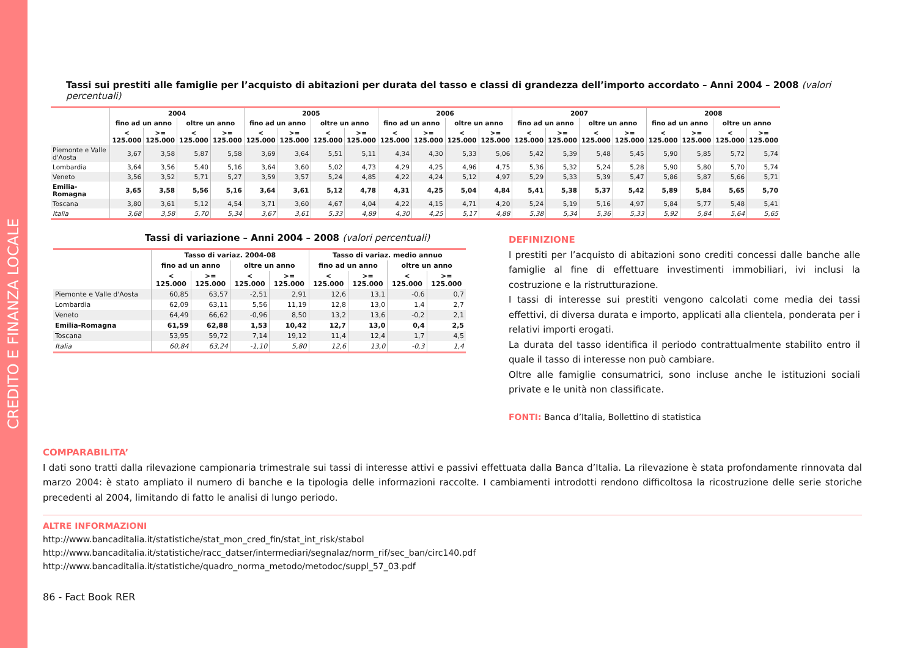CREDITO E FINANZA LOCALE
Tassi sui prestiti alle famiglie per l’acquisto di abitazioni per durata del tasso e classi di grandezza dell’importo accordato – Anni 2004 – 2008 (valori percentuali)
| | 2004 | | | | 2005 | | | | 2006 | | | | 2007 | | | | 2008 | | | |
| --- | --- | --- | --- | --- | --- | --- | --- | --- | --- | --- | --- | --- | --- | --- | --- | --- | --- | --- | --- | --- |
| | fino ad un anno | | oltre un anno | | fino ad un anno | | oltre un anno | | fino ad un anno | | oltre un anno | | fino ad un anno | | oltre un anno | | fino ad un anno | | oltre un anno | |
| | < 125.000 | >= 125.000 | < 125.000 | >= 125.000 | < 125.000 | >= 125.000 | < 125.000 | >= 125.000 | < 125.000 | >= 125.000 | < 125.000 | >= 125.000 | < 125.000 | >= 125.000 | < 125.000 | >= 125.000 | < 125.000 | >= 125.000 | < 125.000 | >= 125.000 |
| Piemonte e Valle d'Aosta | 3,67 | 3,58 | 5,87 | 5,58 | 3,69 | 3,64 | 5,51 | 5,11 | 4,34 | 4,30 | 5,33 | 5,06 | 5,42 | 5,39 | 5,48 | 5,45 | 5,90 | 5,85 | 5,72 | 5,74 |
| Lombardia | 3,64 | 3,56 | 5,40 | 5,16 | 3,64 | 3,60 | 5,02 | 4,73 | 4,29 | 4,25 | 4,96 | 4,75 | 5,36 | 5,32 | 5,24 | 5,28 | 5,90 | 5,80 | 5,70 | 5,74 |
| Veneto | 3,56 | 3,52 | 5,71 | 5,27 | 3,59 | 3,57 | 5,24 | 4,85 | 4,22 | 4,24 | 5,12 | 4,97 | 5,29 | 5,33 | 5,39 | 5,47 | 5,86 | 5,87 | 5,66 | 5,71 |
| Emilia-Romagna | 3,65 | 3,58 | 5,56 | 5,16 | 3,64 | 3,61 | 5,12 | 4,78 | 4,31 | 4,25 | 5,04 | 4,84 | 5,41 | 5,38 | 5,37 | 5,42 | 5,89 | 5,84 | 5,65 | 5,70 |
| Toscana | 3,80 | 3,61 | 5,12 | 4,54 | 3,71 | 3,60 | 4,67 | 4,04 | 4,22 | 4,15 | 4,71 | 4,20 | 5,24 | 5,19 | 5,16 | 4,97 | 5,84 | 5,77 | 5,48 | 5,41 |
| Italia | 3,68 | 3,58 | 5,70 | 5,34 | 3,67 | 3,61 | 5,33 | 4,89 | 4,30 | 4,25 | 5,17 | 4,88 | 5,38 | 5,34 | 5,36 | 5,33 | 5,92 | 5,84 | 5,64 | 5,65 |
Tassi di variazione – Anni 2004 – 2008 (valori percentuali)
| | Tasso di variaz. 2004-08 | | | | Tasso di variaz. medio annuo | | | |
| --- | --- | --- | --- | --- | --- | --- | --- | --- |
| | fino ad un anno | | oltre un anno | | fino ad un anno | | oltre un anno | |
| | < 125.000 | >= 125.000 | < 125.000 | >= 125.000 | < 125.000 | >= 125.000 | < 125.000 | >= 125.000 |
| Piemonte e Valle d'Aosta | 60,85 | 63,57 | -2,51 | 2,91 | 12,6 | 13,1 | -0,6 | 0,7 |
| Lombardia | 62,09 | 63,11 | 5,56 | 11,19 | 12,8 | 13,0 | 1,4 | 2,7 |
| Veneto | 64,49 | 66,62 | -0,96 | 8,50 | 13,2 | 13,6 | -0,2 | 2,1 |
| Emilia-Romagna | 61,59 | 62,88 | 1,53 | 10,42 | 12,7 | 13,0 | 0,4 | 2,5 |
| Toscana | 53,95 | 59,72 | 7,14 | 19,12 | 11,4 | 12,4 | 1,7 | 4,5 |
| Italia | 60,84 | 63,24 | -1,10 | 5,80 | 12,6 | 13,0 | -0,3 | 1,4 |
DEFINIZIONE
I prestiti per l’acquisto di abitazioni sono crediti concessi dalle banche alle famiglie al fine di effettuare investimenti immobiliari, ivi inclusi la costruzione e la ristrutturazione.
I tassi di interesse sui prestiti vengono calcolati come media dei tassi effettivi, di diversa durata e importo, applicati alla clientela, ponderata per i relativi importi erogati.
La durata del tasso identifica il periodo contrattualmente stabilito entro il quale il tasso di interesse non può cambiare.
Oltre alle famiglie consumatrici, sono incluse anche le istituzioni sociali private e le unità non classificate.
FONTI: Banca d’Italia, Bollettino di statistica
COMPARABILITA’
I dati sono tratti dalla rilevazione campionaria trimestrale sui tassi di interesse attivi e passivi effettuata dalla Banca d’Italia. La rilevazione è stata profondamente rinnovata dal marzo 2004: è stato ampliato il numero di banche e la tipologia delle informazioni raccolte. I cambiamenti introdotti rendono difficoltosa la ricostruzione delle serie storiche precedenti al 2004, limitando di fatto le analisi di lungo periodo.
ALTRE INFORMAZIONI
http://www.bancaditalia.it/statistiche/stat_mon_cred_fin/stat_int_risk/stabol
http://www.bancaditalia.it/statistiche/racc_datser/intermediari/segnalaz/norm_rif/sec_ban/circ140.pdf
http://www.bancaditalia.it/statistiche/quadro_norma_metodo/metodoc/suppl_57_03.pdf
86 - Fact Book RER